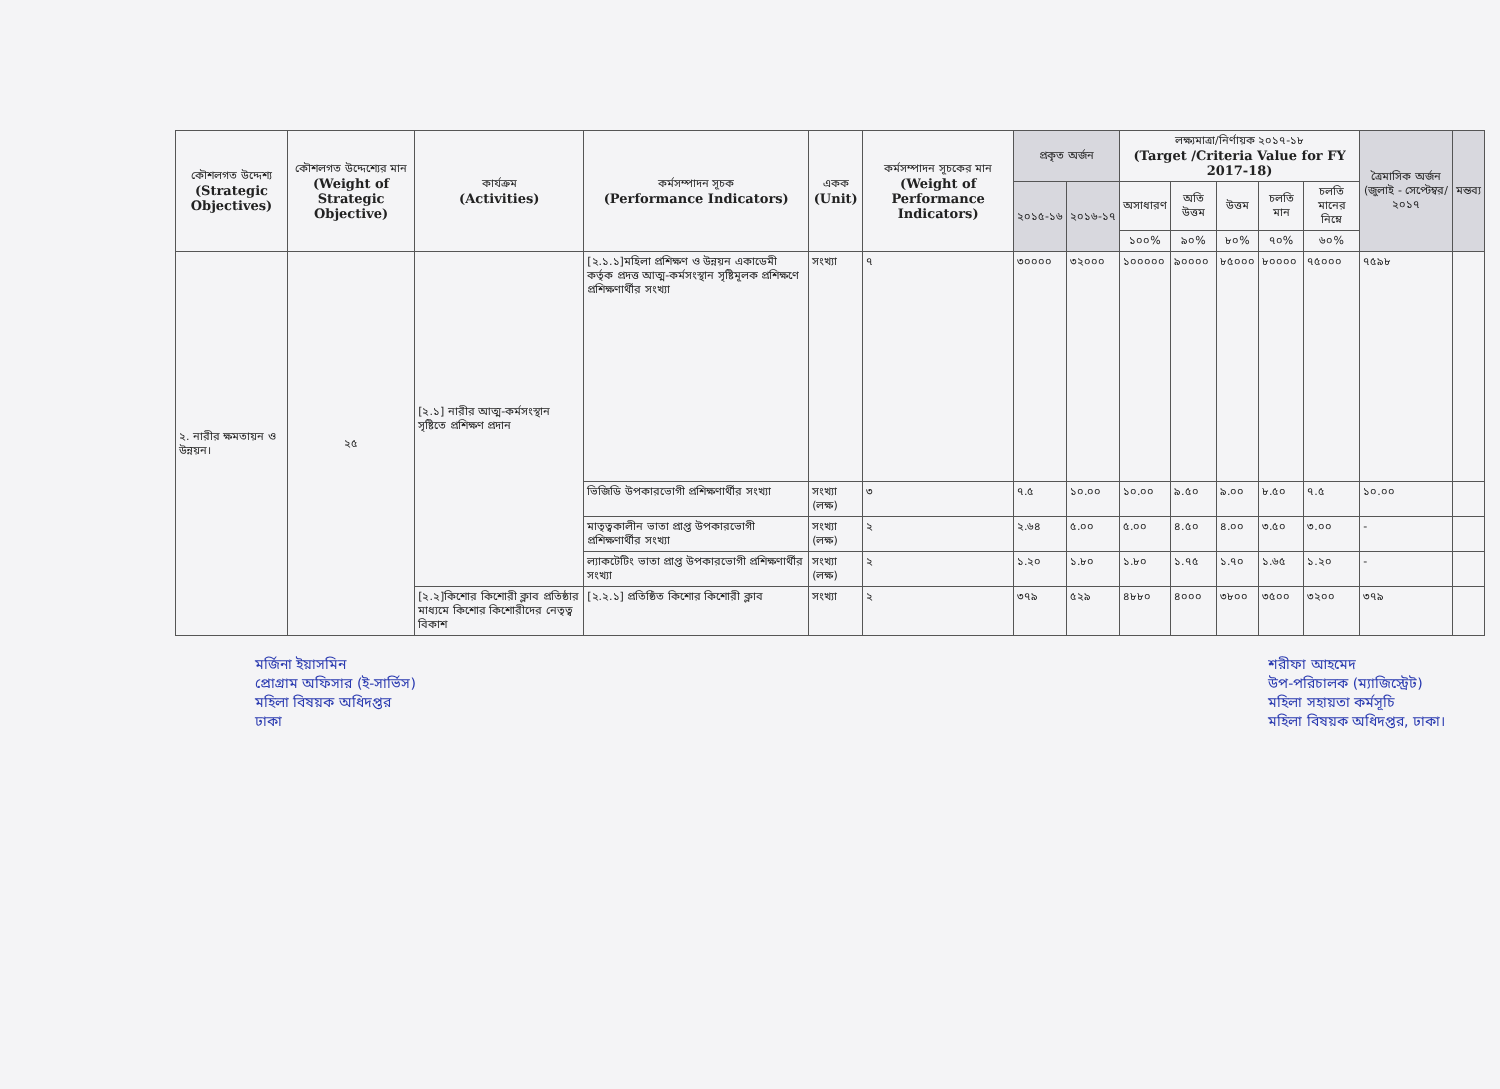| কৌশলগত উদ্দেশ্য (Strategic Objectives) | কৌশলগত উদ্দেশ্যের মান (Weight of Strategic Objective) | কার্যক্রম (Activities) | কর্মসম্পাদন সূচক (Performance Indicators) | একক (Unit) | কর্মসম্পাদন সূচকের মান (Weight of Performance Indicators) | প্রকৃত অর্জন | | লক্ষ্যমাত্রা/নির্ণায়ক ২০১৭-১৮ (Target /Criteria Value for FY 2017-18) | | | | | ত্রৈমাসিক অর্জন (জুলাই - সেপ্টেম্বর/২০১৭ | মন্তব্য |
| --- | --- | --- | --- | --- | --- | --- | --- | --- | --- | --- | --- | --- | --- | --- |
| | | | | | | ২০১৫-১৬ | ২০১৬-১৭ | অসাধারণ | অতি উত্তম | উত্তম | চলতি মান | চলতি মানের নিম্নে | | |
| | | | | | | | | ১০০% | ৯০% | ৮০% | ৭০% | ৬০% | | |
| ২. নারীর ক্ষমতায়ন ও উন্নয়ন। | ২৫ | [২.১] নারীর আত্ম-কর্মসংস্থান সৃষ্টিতে প্রশিক্ষণ প্রদান | [২.১.১]মহিলা প্রশিক্ষণ ও উন্নয়ন একাডেমী কর্তৃক প্রদত্ত আত্ম-কর্মসংস্থান সৃষ্টিমূলক প্রশিক্ষণে প্রশিক্ষণার্থীর সংখ্যা | সংখ্যা | ৭ | ৩০০০০ | ৩২০০০ | ১০০০০০ | ৯০০০০ | ৮৫০০০ | ৮০০০০ | ৭৫০০০ | ৭৫৯৮ | |
| | | | ভিজিডি উপকারভোগী প্রশিক্ষণার্থীর সংখ্যা | সংখ্যা (লক্ষ) | ৩ | ৭.৫ | ১০.০০ | ১০.০০ | ৯.৫০ | ৯.০০ | ৮.৫০ | ৭.৫ | ১০.০০ | |
| | | | মাতৃত্বকালীন ভাতা প্রাপ্ত উপকারভোগী প্রশিক্ষণার্থীর সংখ্যা | সংখ্যা (লক্ষ) | ২ | ২.৬৪ | ৫.০০ | ৫.০০ | ৪.৫০ | ৪.০০ | ৩.৫০ | ৩.০০ | - | |
| | | | ল্যাকটেটিং ভাতা প্রাপ্ত উপকারভোগী প্রশিক্ষণার্থীর সংখ্যা | সংখ্যা (লক্ষ) | ২ | ১.২০ | ১.৮০ | ১.৮০ | ১.৭৫ | ১.৭০ | ১.৬৫ | ১.২০ | - | |
| | | [২.২]কিশোর কিশোরী ক্লাব প্রতিষ্ঠার মাধ্যমে কিশোর কিশোরীদের নেতৃত্ব বিকাশ | [২.২.১] প্রতিষ্ঠিত কিশোর কিশোরী ক্লাব | সংখ্যা | ২ | ৩৭৯ | ৫২৯ | ৪৮৮০ | ৪০০০ | ৩৮০০ | ৩৫০০ | ৩২০০ | ৩৭৯ | |
মর্জিনা ইয়াসমিন
প্রোগ্রাম অফিসার (ই-সার্ভিস)
মহিলা বিষয়ক অধিদপ্তর
ঢাকা
শরীফা আহমেদ
উপ-পরিচালক (ম্যাজিস্ট্রেট)
মহিলা সহায়তা কর্মসূচি
মহিলা বিষয়ক অধিদপ্তর, ঢাকা।